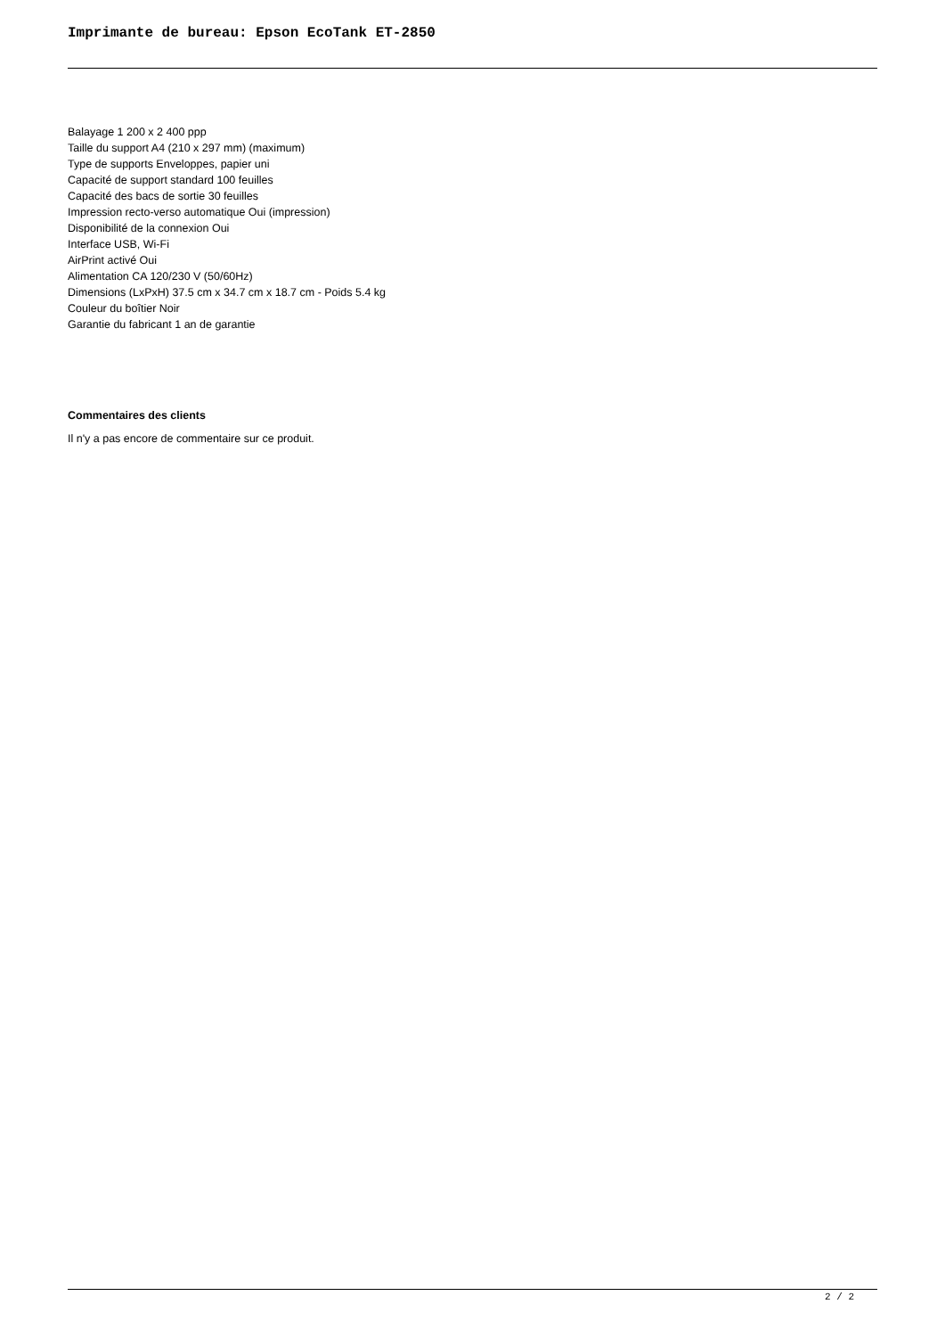Imprimante de bureau: Epson EcoTank ET-2850
Balayage 1 200 x 2 400 ppp
Taille du support A4 (210 x 297 mm) (maximum)
Type de supports Enveloppes, papier uni
Capacité de support standard 100 feuilles
Capacité des bacs de sortie 30 feuilles
Impression recto-verso automatique Oui (impression)
Disponibilité de la connexion Oui
Interface USB, Wi-Fi
AirPrint activé Oui
Alimentation CA 120/230 V (50/60Hz)
Dimensions (LxPxH) 37.5 cm x 34.7 cm x 18.7 cm - Poids 5.4 kg
Couleur du boîtier Noir
Garantie du fabricant 1 an de garantie
Commentaires des clients
Il n'y a pas encore de commentaire sur ce produit.
2 / 2